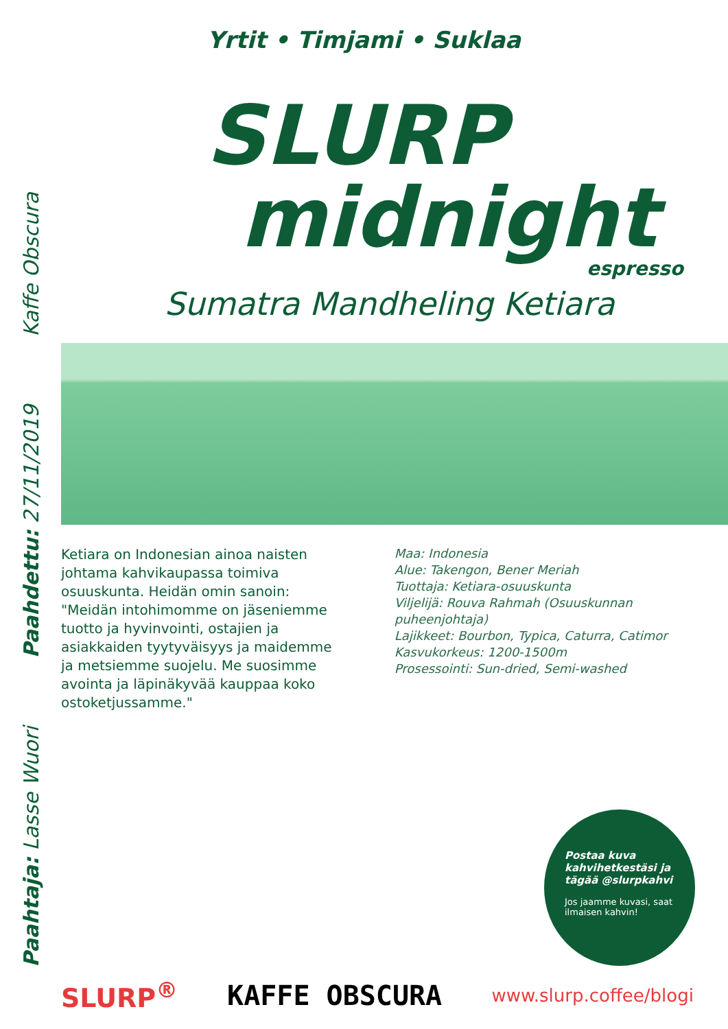Yrtit • Timjami • Suklaa
Kaffe Obscura
Paahdettu: 27/11/2019
Paahtaja: Lasse Wuori
SLURP
midnight
espresso
Sumatra Mandheling Ketiara
Ketiara on Indonesian ainoa naisten johtama kahvikaupassa toimiva osuuskunta. Heidän omin sanoin: "Meidän intohimomme on jäseniemme tuotto ja hyvinvointi, ostajien ja asiakkaiden tyytyväisyys ja maidemme ja metsiemme suojelu. Me suosimme avointa ja läpinäkyvää kauppaa koko ostoketjussamme."
Maa: Indonesia
Alue: Takengon, Bener Meriah
Tuottaja: Ketiara-osuuskunta
Viljelijä: Rouva Rahmah (Osuuskunnan puheenjohtaja)
Lajikkeet: Bourbon, Typica, Caturra, Catimor
Kasvukorkeus: 1200-1500m
Prosessointi: Sun-dried, Semi-washed
Postaa kuva kahvihetkestäsi ja tägää @slurpkahvi
Jos jaamme kuvasi, saat ilmaisen kahvin!
SLURP<sup>®</sup> KAFFE OBSCURA www.slurp.coffee/blogi